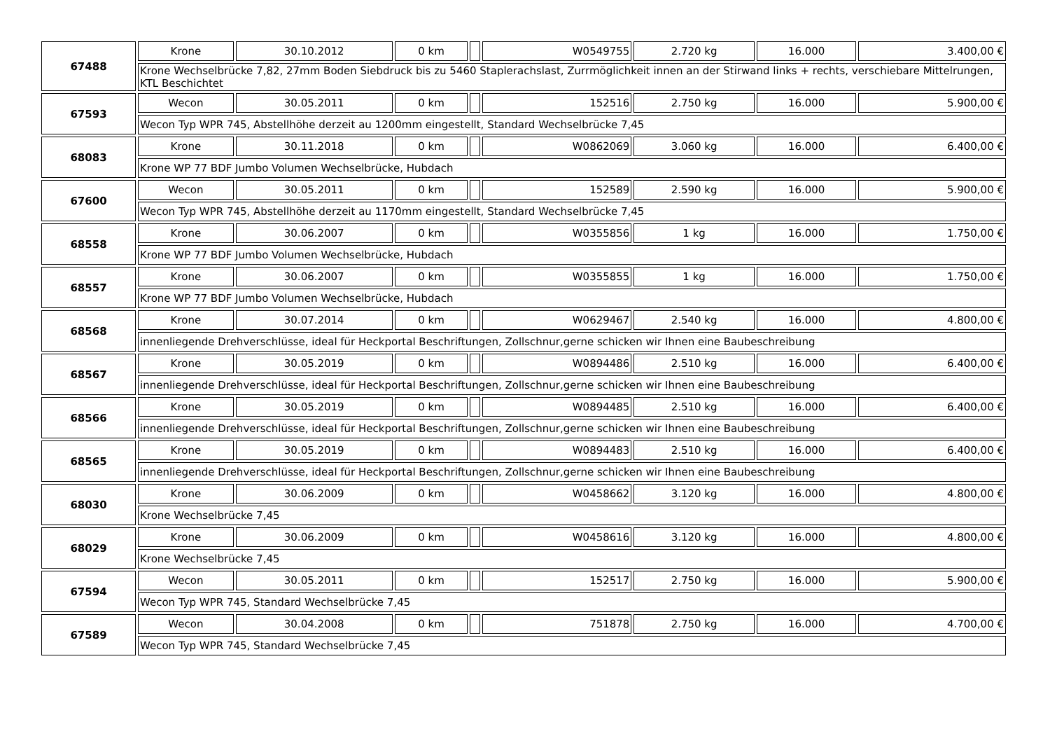| 67488 | Krone | 30.10.2012 | 0 km | | W0549755 | 2.720 kg | 16.000 | 3.400,00 € |
| | Krone Wechselbrücke 7,82, 27mm Boden Siebdruck bis zu 5460 Staplerachslast, Zurrmöglichkeit innen an der Stirwand links + rechts, verschiebare Mittelrungen, KTL Beschichtet | | | | | | | |
| 67593 | Wecon | 30.05.2011 | 0 km | | 152516 | 2.750 kg | 16.000 | 5.900,00 € |
| | Wecon Typ WPR 745, Abstellhöhe derzeit au 1200mm eingestellt, Standard Wechselbrücke 7,45 | | | | | | | |
| 68083 | Krone | 30.11.2018 | 0 km | | W0862069 | 3.060 kg | 16.000 | 6.400,00 € |
| | Krone WP 77 BDF Jumbo Volumen Wechselbrücke, Hubdach | | | | | | | |
| 67600 | Wecon | 30.05.2011 | 0 km | | 152589 | 2.590 kg | 16.000 | 5.900,00 € |
| | Wecon Typ WPR 745, Abstellhöhe derzeit au 1170mm eingestellt, Standard Wechselbrücke 7,45 | | | | | | | |
| 68558 | Krone | 30.06.2007 | 0 km | | W0355856 | 1 kg | 16.000 | 1.750,00 € |
| | Krone WP 77 BDF Jumbo Volumen Wechselbrücke, Hubdach | | | | | | | |
| 68557 | Krone | 30.06.2007 | 0 km | | W0355855 | 1 kg | 16.000 | 1.750,00 € |
| | Krone WP 77 BDF Jumbo Volumen Wechselbrücke, Hubdach | | | | | | | |
| 68568 | Krone | 30.07.2014 | 0 km | | W0629467 | 2.540 kg | 16.000 | 4.800,00 € |
| | innenliegende Drehverschlüsse, ideal für Heckportal Beschriftungen, Zollschnur,gerne schicken wir Ihnen eine Baubeschreibung | | | | | | | |
| 68567 | Krone | 30.05.2019 | 0 km | | W0894486 | 2.510 kg | 16.000 | 6.400,00 € |
| | innenliegende Drehverschlüsse, ideal für Heckportal Beschriftungen, Zollschnur,gerne schicken wir Ihnen eine Baubeschreibung | | | | | | | |
| 68566 | Krone | 30.05.2019 | 0 km | | W0894485 | 2.510 kg | 16.000 | 6.400,00 € |
| | innenliegende Drehverschlüsse, ideal für Heckportal Beschriftungen, Zollschnur,gerne schicken wir Ihnen eine Baubeschreibung | | | | | | | |
| 68565 | Krone | 30.05.2019 | 0 km | | W0894483 | 2.510 kg | 16.000 | 6.400,00 € |
| | innenliegende Drehverschlüsse, ideal für Heckportal Beschriftungen, Zollschnur,gerne schicken wir Ihnen eine Baubeschreibung | | | | | | | |
| 68030 | Krone | 30.06.2009 | 0 km | | W0458662 | 3.120 kg | 16.000 | 4.800,00 € |
| | Krone Wechselbrücke 7,45 | | | | | | | |
| 68029 | Krone | 30.06.2009 | 0 km | | W0458616 | 3.120 kg | 16.000 | 4.800,00 € |
| | Krone Wechselbrücke 7,45 | | | | | | | |
| 67594 | Wecon | 30.05.2011 | 0 km | | 152517 | 2.750 kg | 16.000 | 5.900,00 € |
| | Wecon Typ WPR 745, Standard Wechselbrücke 7,45 | | | | | | | |
| 67589 | Wecon | 30.04.2008 | 0 km | | 751878 | 2.750 kg | 16.000 | 4.700,00 € |
| | Wecon Typ WPR 745, Standard Wechselbrücke 7,45 | | | | | | | |